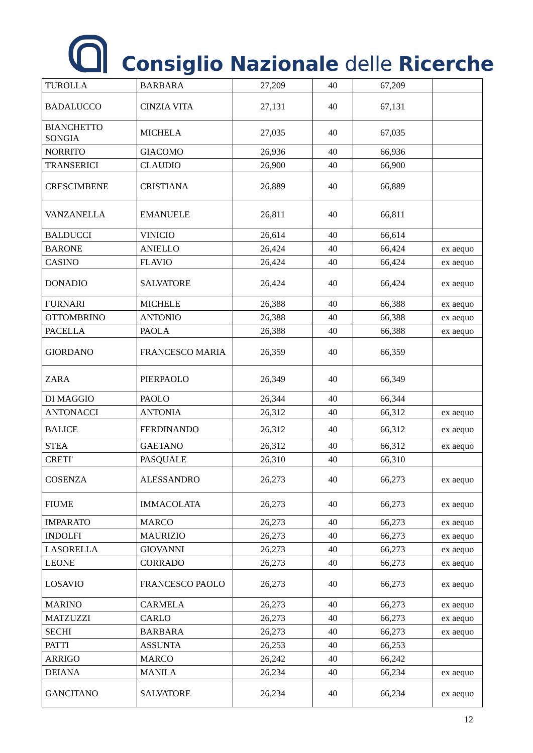Consiglio Nazionale delle Ricerche
| TUROLLA | BARBARA | 27,209 | 40 | 67,209 | |
| BADALUCCO | CINZIA VITA | 27,131 | 40 | 67,131 | |
| BIANCHETTO SONGIA | MICHELA | 27,035 | 40 | 67,035 | |
| NORRITO | GIACOMO | 26,936 | 40 | 66,936 | |
| TRANSERICI | CLAUDIO | 26,900 | 40 | 66,900 | |
| CRESCIMBENE | CRISTIANA | 26,889 | 40 | 66,889 | |
| VANZANELLA | EMANUELE | 26,811 | 40 | 66,811 | |
| BALDUCCI | VINICIO | 26,614 | 40 | 66,614 | |
| BARONE | ANIELLO | 26,424 | 40 | 66,424 | ex aequo |
| CASINO | FLAVIO | 26,424 | 40 | 66,424 | ex aequo |
| DONADIO | SALVATORE | 26,424 | 40 | 66,424 | ex aequo |
| FURNARI | MICHELE | 26,388 | 40 | 66,388 | ex aequo |
| OTTOMBRINO | ANTONIO | 26,388 | 40 | 66,388 | ex aequo |
| PACELLA | PAOLA | 26,388 | 40 | 66,388 | ex aequo |
| GIORDANO | FRANCESCO MARIA | 26,359 | 40 | 66,359 | |
| ZARA | PIERPAOLO | 26,349 | 40 | 66,349 | |
| DI MAGGIO | PAOLO | 26,344 | 40 | 66,344 | |
| ANTONACCI | ANTONIA | 26,312 | 40 | 66,312 | ex aequo |
| BALICE | FERDINANDO | 26,312 | 40 | 66,312 | ex aequo |
| STEA | GAETANO | 26,312 | 40 | 66,312 | ex aequo |
| CRETI' | PASQUALE | 26,310 | 40 | 66,310 | |
| COSENZA | ALESSANDRO | 26,273 | 40 | 66,273 | ex aequo |
| FIUME | IMMACOLATA | 26,273 | 40 | 66,273 | ex aequo |
| IMPARATO | MARCO | 26,273 | 40 | 66,273 | ex aequo |
| INDOLFI | MAURIZIO | 26,273 | 40 | 66,273 | ex aequo |
| LASORELLA | GIOVANNI | 26,273 | 40 | 66,273 | ex aequo |
| LEONE | CORRADO | 26,273 | 40 | 66,273 | ex aequo |
| LOSAVIO | FRANCESCO PAOLO | 26,273 | 40 | 66,273 | ex aequo |
| MARINO | CARMELA | 26,273 | 40 | 66,273 | ex aequo |
| MATZUZZI | CARLO | 26,273 | 40 | 66,273 | ex aequo |
| SECHI | BARBARA | 26,273 | 40 | 66,273 | ex aequo |
| PATTI | ASSUNTA | 26,253 | 40 | 66,253 | |
| ARRIGO | MARCO | 26,242 | 40 | 66,242 | |
| DEIANA | MANILA | 26,234 | 40 | 66,234 | ex aequo |
| GANCITANO | SALVATORE | 26,234 | 40 | 66,234 | ex aequo |
12